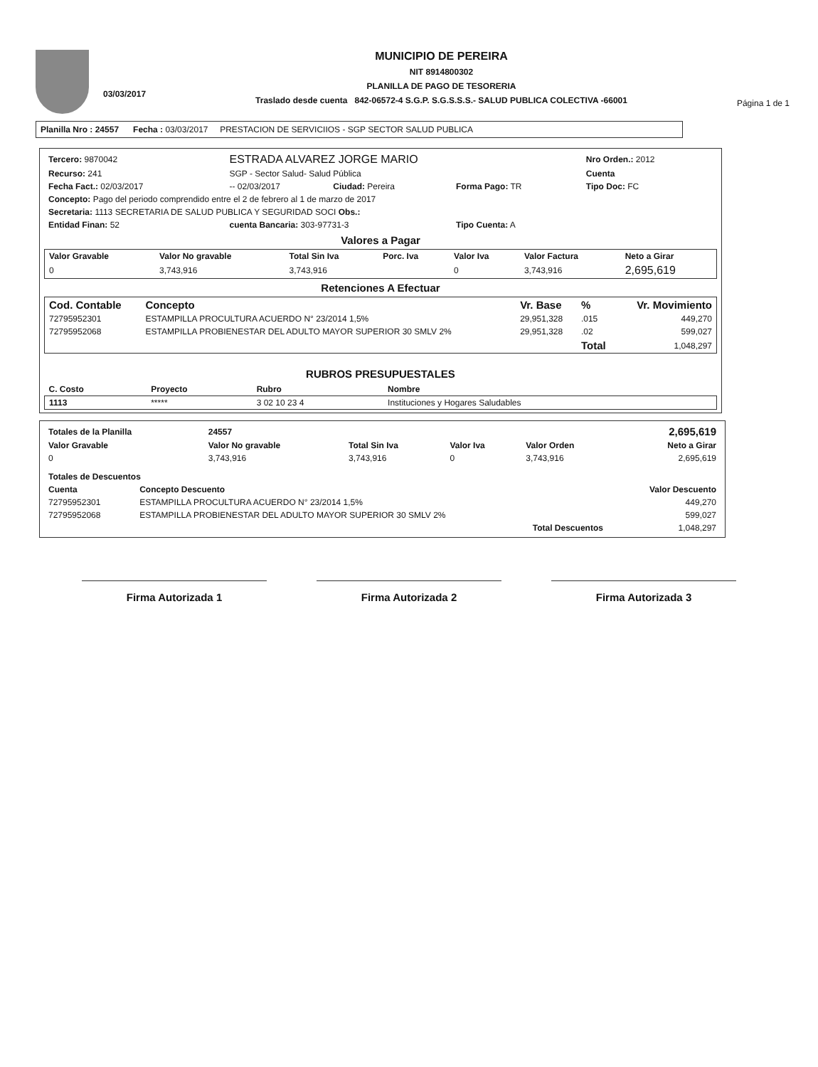03/03/2017
MUNICIPIO DE PEREIRA
NIT 8914800302
PLANILLA DE PAGO DE TESORERIA
Traslado desde cuenta 842-06572-4 S.G.P. S.G.S.S.S.- SALUD PUBLICA COLECTIVA -66001
Página 1 de 1
Planilla Nro : 24557 Fecha : 03/03/2017 PRESTACION DE SERVICIIOS - SGP SECTOR SALUD PUBLICA
| Tercero: 9870042 | ESTRADA ALVAREZ JORGE MARIO | | | Nro Orden.: 2012 |
| Recurso: 241 | SGP - Sector Salud- Salud Pública | | | Cuenta |
| Fecha Fact.: 02/03/2017 | -- 02/03/2017 | Ciudad: Pereira | Forma Pago: TR | Tipo Doc: FC |
| Concepto: Pago del periodo comprendido entre el 2 de febrero al 1 de marzo de 2017 | | | | |
| Secretaria: 1113 SECRETARIA DE SALUD PUBLICA Y SEGURIDAD SOCI Obs.: | | | | |
| Entidad Finan: 52 | cuenta Bancaria: 303-97731-3 | | Tipo Cuenta: A | |
Valores a Pagar
| Valor Gravable | Valor No gravable | Total Sin Iva | Porc. Iva | Valor Iva | Valor Factura | Neto a Girar |
| --- | --- | --- | --- | --- | --- | --- |
| 0 | 3,743,916 | 3,743,916 | | 0 | 3,743,916 | 2,695,619 |
Retenciones A Efectuar
| Cod. Contable | Concepto | Vr. Base | % | Vr. Movimiento |
| --- | --- | --- | --- | --- |
| 72795952301 | ESTAMPILLA PROCULTURA ACUERDO N° 23/2014 1,5% | 29,951,328 | .015 | 449,270 |
| 72795952068 | ESTAMPILLA PROBIENESTAR DEL ADULTO MAYOR SUPERIOR 30 SMLV 2% | 29,951,328 | .02 | 599,027 |
| | | | Total | 1,048,297 |
RUBROS PRESUPUESTALES
| C. Costo | Proyecto | Rubro | Nombre |
| --- | --- | --- | --- |
| 1113 | ***** | 3 02 10 23 4 | Instituciones y Hogares Saludables |
| Totales de la Planilla | 24557 | | | | 2,695,619 |
| Valor Gravable | Valor No gravable | Total Sin Iva | Valor Iva | Valor Orden | Neto a Girar |
| 0 | 3,743,916 | 3,743,916 | 0 | 3,743,916 | 2,695,619 |
| Totales de Descuentos | | |
| --- | --- | --- |
| Cuenta | Concepto Descuento | Valor Descuento |
| 72795952301 | ESTAMPILLA PROCULTURA ACUERDO N° 23/2014 1,5% | 449,270 |
| 72795952068 | ESTAMPILLA PROBIENESTAR DEL ADULTO MAYOR SUPERIOR 30 SMLV 2% | 599,027 |
| | Total Descuentos | 1,048,297 |
Firma Autorizada 1 Firma Autorizada 2 Firma Autorizada 3